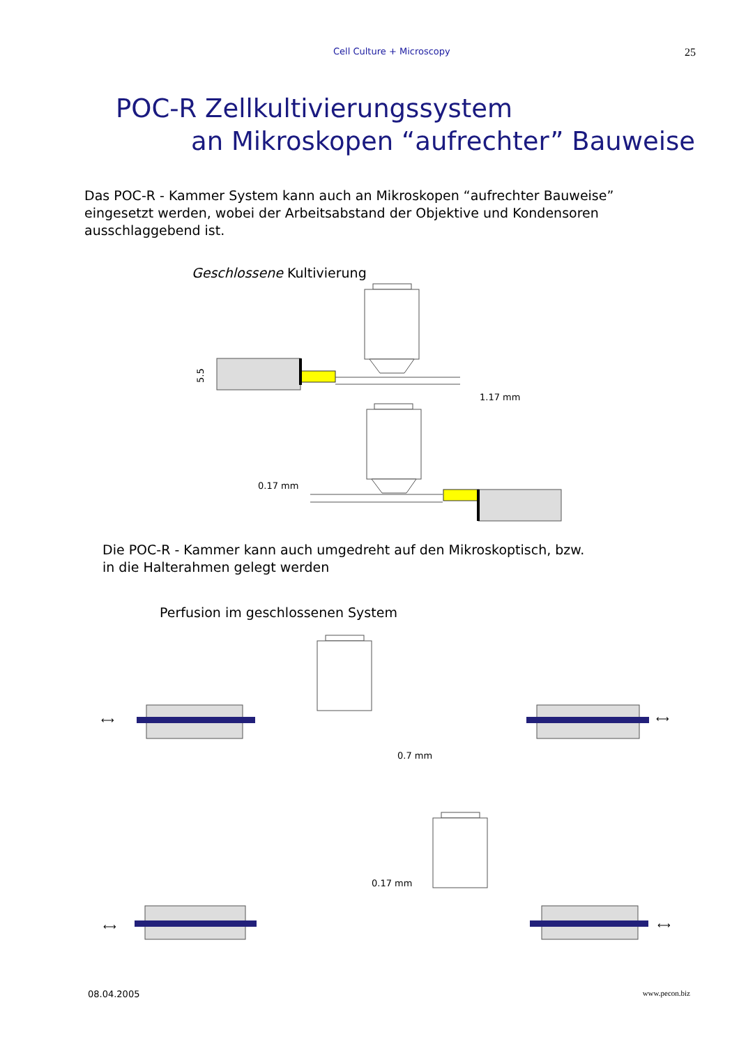Cell Culture + Microscopy 25
POC-R Zellkultivierungssystem
an Mikroskopen “aufrechter” Bauweise
Das POC-R - Kammer System kann auch an Mikroskopen “aufrechter Bauweise” eingesetzt werden, wobei der Arbeitsabstand der Objektive und Kondensoren ausschlaggebend ist.
Geschlossene Kultivierung
1.17 mm
5.5
0.17 mm
Die POC-R - Kammer kann auch umgedreht auf den Mikroskoptisch, bzw. in die Halterahmen gelegt werden
Perfusion im geschlossenen System
⟷
⟷
0.7 mm
0.17 mm
⟷
⟷
08.04.2005 www.pecon.biz